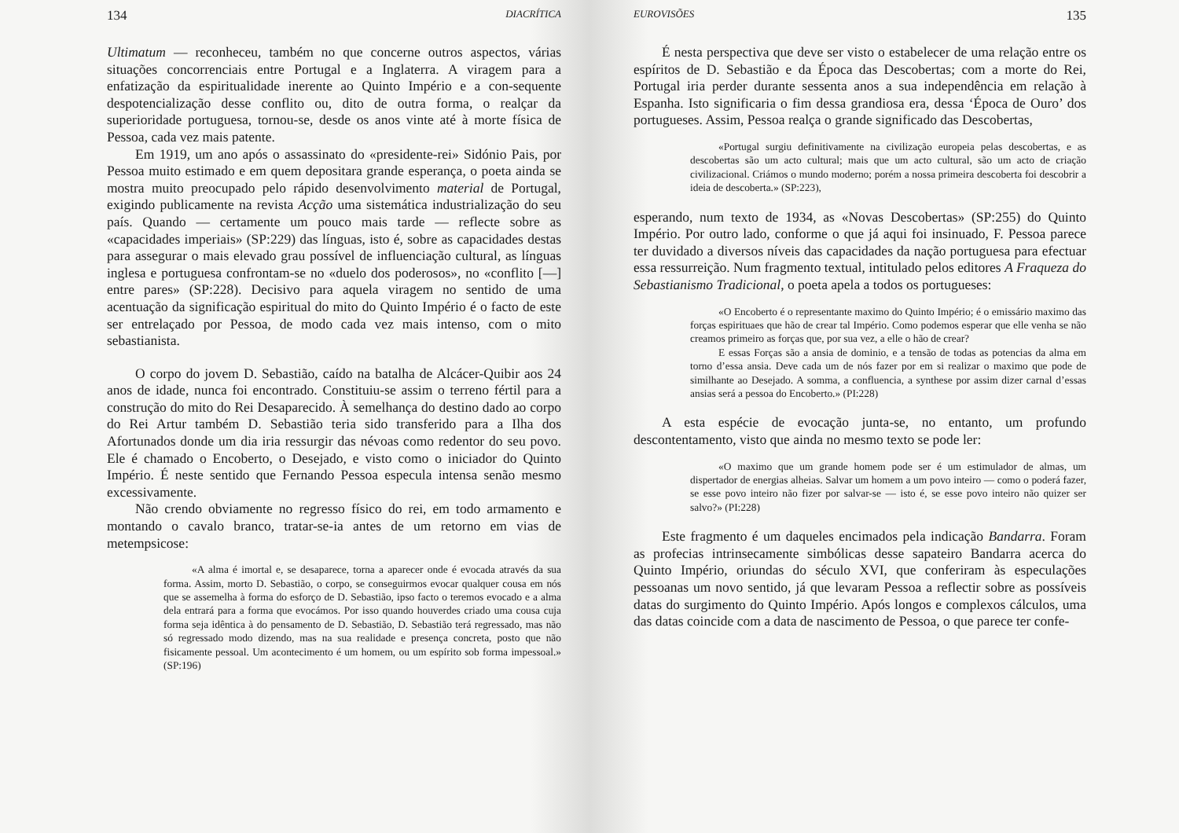134 DIACRÍTICA
Ultimatum — reconheceu, também no que concerne outros aspectos, várias situações concorrenciais entre Portugal e a Inglaterra. A viragem para a enfatização da espiritualidade inerente ao Quinto Império e a con-sequente despotencialização desse conflito ou, dito de outra forma, o realçar da superioridade portuguesa, tornou-se, desde os anos vinte até à morte física de Pessoa, cada vez mais patente.
Em 1919, um ano após o assassinato do «presidente-rei» Sidónio Pais, por Pessoa muito estimado e em quem depositara grande esperança, o poeta ainda se mostra muito preocupado pelo rápido desenvolvimento material de Portugal, exigindo publicamente na revista Acção uma sistemática industrialização do seu país. Quando — certamente um pouco mais tarde — reflecte sobre as «capacidades imperiais» (SP:229) das línguas, isto é, sobre as capacidades destas para assegurar o mais elevado grau possível de influenciação cultural, as línguas inglesa e portuguesa confrontam-se no «duelo dos poderosos», no «conflito [—] entre pares» (SP:228). Decisivo para aquela viragem no sentido de uma acentuação da significação espiritual do mito do Quinto Império é o facto de este ser entrelaçado por Pessoa, de modo cada vez mais intenso, com o mito sebastianista.
O corpo do jovem D. Sebastião, caído na batalha de Alcácer-Quibir aos 24 anos de idade, nunca foi encontrado. Constituiu-se assim o terreno fértil para a construção do mito do Rei Desaparecido. À semelhança do destino dado ao corpo do Rei Artur também D. Sebastião teria sido transferido para a Ilha dos Afortunados donde um dia iria ressurgir das névoas como redentor do seu povo. Ele é chamado o Encoberto, o Desejado, e visto como o iniciador do Quinto Império. É neste sentido que Fernando Pessoa especula intensa senão mesmo excessivamente.
Não crendo obviamente no regresso físico do rei, em todo armamento e montando o cavalo branco, tratar-se-ia antes de um retorno em vias de metempsicose:
«A alma é imortal e, se desaparece, torna a aparecer onde é evocada através da sua forma. Assim, morto D. Sebastião, o corpo, se conseguirmos evocar qualquer cousa em nós que se assemelha à forma do esforço de D. Sebastião, ipso facto o teremos evocado e a alma dela entrará para a forma que evocámos. Por isso quando houverdes criado uma cousa cuja forma seja idêntica à do pensamento de D. Sebastião, D. Sebastião terá regressado, mas não só regressado modo dizendo, mas na sua realidade e presença concreta, posto que não fisicamente pessoal. Um acontecimento é um homem, ou um espírito sob forma impessoal.» (SP:196)
EUROVISÕES 135
É nesta perspectiva que deve ser visto o estabelecer de uma relação entre os espíritos de D. Sebastião e da Época das Descobertas; com a morte do Rei, Portugal iria perder durante sessenta anos a sua independência em relação à Espanha. Isto significaria o fim dessa grandiosa era, dessa ‘Época de Ouro’ dos portugueses. Assim, Pessoa realça o grande significado das Descobertas,
«Portugal surgiu definitivamente na civilização europeia pelas descobertas, e as descobertas são um acto cultural; mais que um acto cultural, são um acto de criação civilizacional. Criámos o mundo moderno; porém a nossa primeira descoberta foi descobrir a ideia de descoberta.» (SP:223),
esperando, num texto de 1934, as «Novas Descobertas» (SP:255) do Quinto Império. Por outro lado, conforme o que já aqui foi insinuado, F. Pessoa parece ter duvidado a diversos níveis das capacidades da nação portuguesa para efectuar essa ressurreição. Num fragmento textual, intitulado pelos editores A Fraqueza do Sebastianismo Tradicional, o poeta apela a todos os portugueses:
«O Encoberto é o representante maximo do Quinto Império; é o emissário maximo das forças espirituaes que hão de crear tal Império. Como podemos esperar que elle venha se não creamos primeiro as forças que, por sua vez, a elle o hão de crear?
E essas Forças são a ansia de dominio, e a tensão de todas as potencias da alma em torno d’essa ansia. Deve cada um de nós fazer por em si realizar o maximo que pode de similhante ao Desejado. A somma, a confluencia, a synthese por assim dizer carnal d’essas ansias será a pessoa do Encoberto.» (PI:228)
A esta espécie de evocação junta-se, no entanto, um profundo descontentamento, visto que ainda no mesmo texto se pode ler:
«O maximo que um grande homem pode ser é um estimulador de almas, um dispertador de energias alheias. Salvar um homem a um povo inteiro — como o poderá fazer, se esse povo inteiro não fizer por salvar-se — isto é, se esse povo inteiro não quizer ser salvo?» (PI:228)
Este fragmento é um daqueles encimados pela indicação Bandarra. Foram as profecias intrinsecamente simbólicas desse sapateiro Bandarra acerca do Quinto Império, oriundas do século XVI, que conferiram às especulações pessoanas um novo sentido, já que levaram Pessoa a reflectir sobre as possíveis datas do surgimento do Quinto Império. Após longos e complexos cálculos, uma das datas coincide com a data de nascimento de Pessoa, o que parece ter confe-